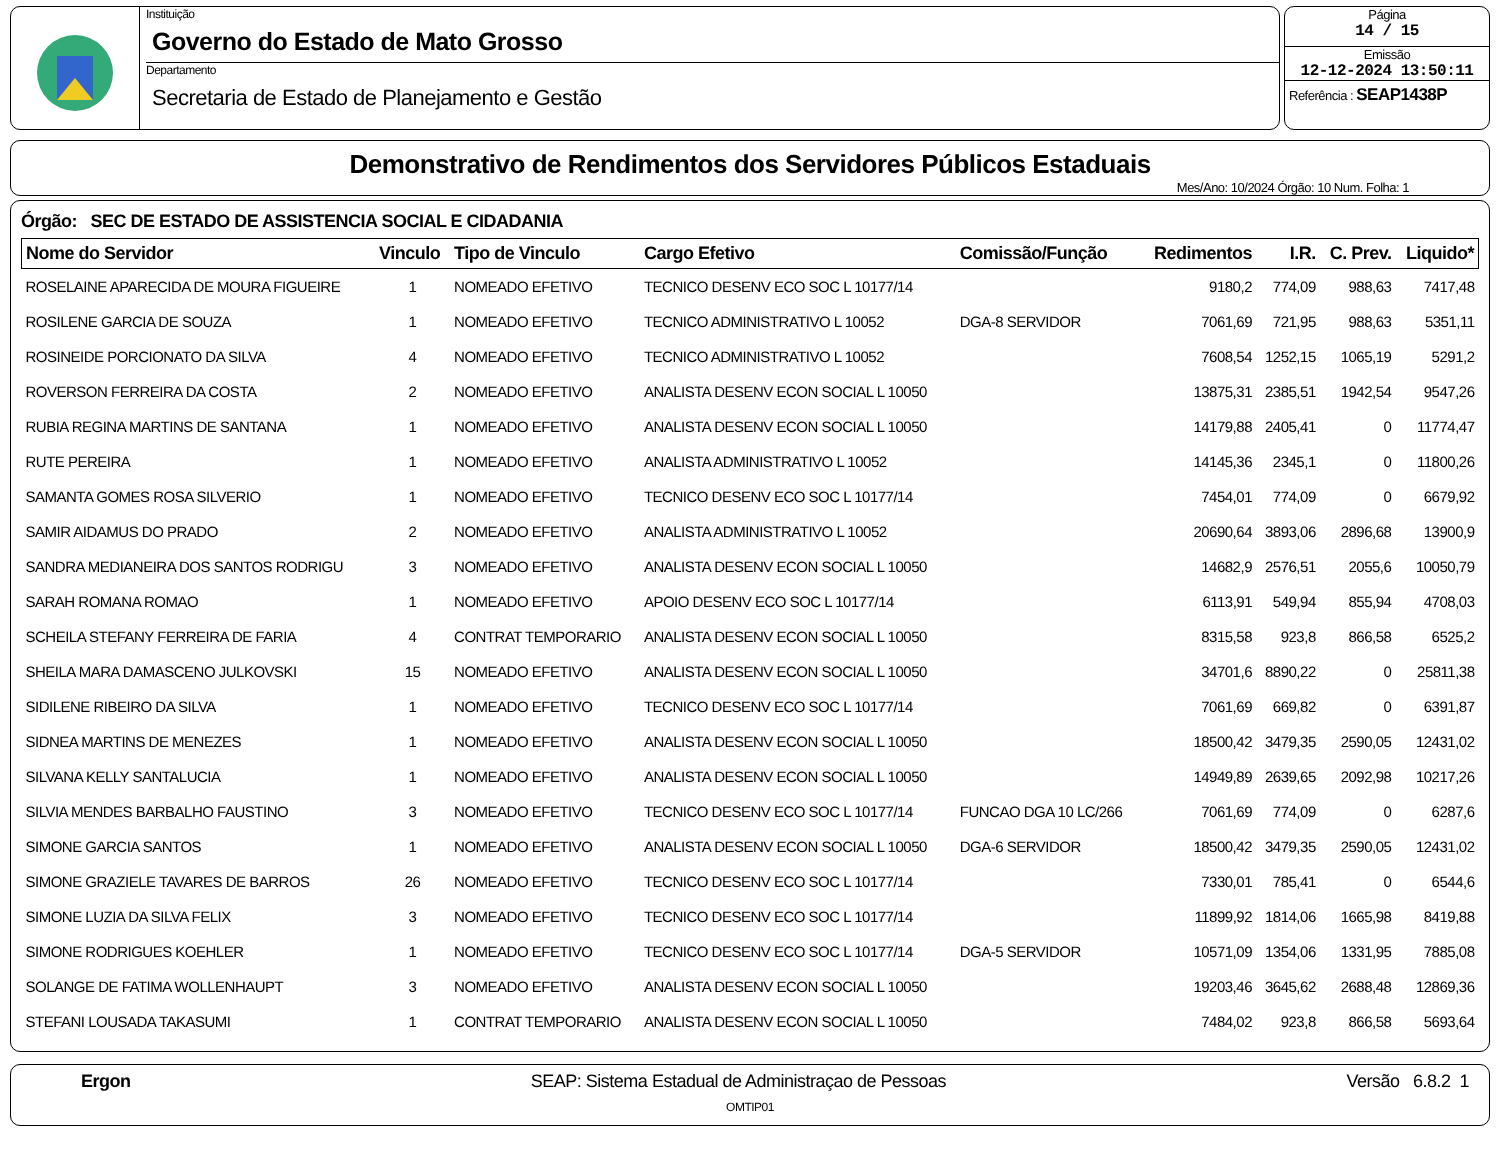Instituição
Governo do Estado de Mato Grosso
Departamento
Secretaria de Estado de Planejamento e Gestão
Página
14 / 15
Emissão
12-12-2024 13:50:11
Referência : SEAP1438P
Demonstrativo de Rendimentos dos Servidores Públicos Estaduais
Mes/Ano: 10/2024 Órgão: 10 Num. Folha: 1
Órgão: SEC DE ESTADO DE ASSISTENCIA SOCIAL E CIDADANIA
| Nome do Servidor | Vinculo | Tipo de Vinculo | Cargo Efetivo | Comissão/Função | Redimentos | I.R. | C. Prev. | Liquido* |
| --- | --- | --- | --- | --- | --- | --- | --- | --- |
| ROSELAINE APARECIDA DE MOURA FIGUEIRE | 1 | NOMEADO EFETIVO | TECNICO DESENV ECO SOC L 10177/14 | | 9180,2 | 774,09 | 988,63 | 7417,48 |
| ROSILENE GARCIA DE SOUZA | 1 | NOMEADO EFETIVO | TECNICO ADMINISTRATIVO L 10052 | DGA-8 SERVIDOR | 7061,69 | 721,95 | 988,63 | 5351,11 |
| ROSINEIDE PORCIONATO DA SILVA | 4 | NOMEADO EFETIVO | TECNICO ADMINISTRATIVO L 10052 | | 7608,54 | 1252,15 | 1065,19 | 5291,2 |
| ROVERSON FERREIRA DA COSTA | 2 | NOMEADO EFETIVO | ANALISTA DESENV ECON SOCIAL L 10050 | | 13875,31 | 2385,51 | 1942,54 | 9547,26 |
| RUBIA REGINA MARTINS DE SANTANA | 1 | NOMEADO EFETIVO | ANALISTA DESENV ECON SOCIAL L 10050 | | 14179,88 | 2405,41 | 0 | 11774,47 |
| RUTE PEREIRA | 1 | NOMEADO EFETIVO | ANALISTA ADMINISTRATIVO L 10052 | | 14145,36 | 2345,1 | 0 | 11800,26 |
| SAMANTA GOMES ROSA SILVERIO | 1 | NOMEADO EFETIVO | TECNICO DESENV ECO SOC L 10177/14 | | 7454,01 | 774,09 | 0 | 6679,92 |
| SAMIR AIDAMUS DO PRADO | 2 | NOMEADO EFETIVO | ANALISTA ADMINISTRATIVO L 10052 | | 20690,64 | 3893,06 | 2896,68 | 13900,9 |
| SANDRA MEDIANEIRA DOS SANTOS RODRIGU | 3 | NOMEADO EFETIVO | ANALISTA DESENV ECON SOCIAL L 10050 | | 14682,9 | 2576,51 | 2055,6 | 10050,79 |
| SARAH ROMANA ROMAO | 1 | NOMEADO EFETIVO | APOIO DESENV ECO SOC L 10177/14 | | 6113,91 | 549,94 | 855,94 | 4708,03 |
| SCHEILA STEFANY FERREIRA DE FARIA | 4 | CONTRAT TEMPORARIO | ANALISTA DESENV ECON SOCIAL L 10050 | | 8315,58 | 923,8 | 866,58 | 6525,2 |
| SHEILA MARA DAMASCENO JULKOVSKI | 15 | NOMEADO EFETIVO | ANALISTA DESENV ECON SOCIAL L 10050 | | 34701,6 | 8890,22 | 0 | 25811,38 |
| SIDILENE RIBEIRO DA SILVA | 1 | NOMEADO EFETIVO | TECNICO DESENV ECO SOC L 10177/14 | | 7061,69 | 669,82 | 0 | 6391,87 |
| SIDNEA MARTINS DE MENEZES | 1 | NOMEADO EFETIVO | ANALISTA DESENV ECON SOCIAL L 10050 | | 18500,42 | 3479,35 | 2590,05 | 12431,02 |
| SILVANA KELLY SANTALUCIA | 1 | NOMEADO EFETIVO | ANALISTA DESENV ECON SOCIAL L 10050 | | 14949,89 | 2639,65 | 2092,98 | 10217,26 |
| SILVIA MENDES BARBALHO FAUSTINO | 3 | NOMEADO EFETIVO | TECNICO DESENV ECO SOC L 10177/14 | FUNCAO DGA 10 LC/266 | 7061,69 | 774,09 | 0 | 6287,6 |
| SIMONE GARCIA SANTOS | 1 | NOMEADO EFETIVO | ANALISTA DESENV ECON SOCIAL L 10050 | DGA-6 SERVIDOR | 18500,42 | 3479,35 | 2590,05 | 12431,02 |
| SIMONE GRAZIELE TAVARES DE BARROS | 26 | NOMEADO EFETIVO | TECNICO DESENV ECO SOC L 10177/14 | | 7330,01 | 785,41 | 0 | 6544,6 |
| SIMONE LUZIA DA SILVA FELIX | 3 | NOMEADO EFETIVO | TECNICO DESENV ECO SOC L 10177/14 | | 11899,92 | 1814,06 | 1665,98 | 8419,88 |
| SIMONE RODRIGUES KOEHLER | 1 | NOMEADO EFETIVO | TECNICO DESENV ECO SOC L 10177/14 | DGA-5 SERVIDOR | 10571,09 | 1354,06 | 1331,95 | 7885,08 |
| SOLANGE DE FATIMA WOLLENHAUPT | 3 | NOMEADO EFETIVO | ANALISTA DESENV ECON SOCIAL L 10050 | | 19203,46 | 3645,62 | 2688,48 | 12869,36 |
| STEFANI LOUSADA TAKASUMI | 1 | CONTRAT TEMPORARIO | ANALISTA DESENV ECON SOCIAL L 10050 | | 7484,02 | 923,8 | 866,58 | 5693,64 |
Ergon SEAP: Sistema Estadual de Administraçao de Pessoas Versão 6.8.2 1
OMTIP01